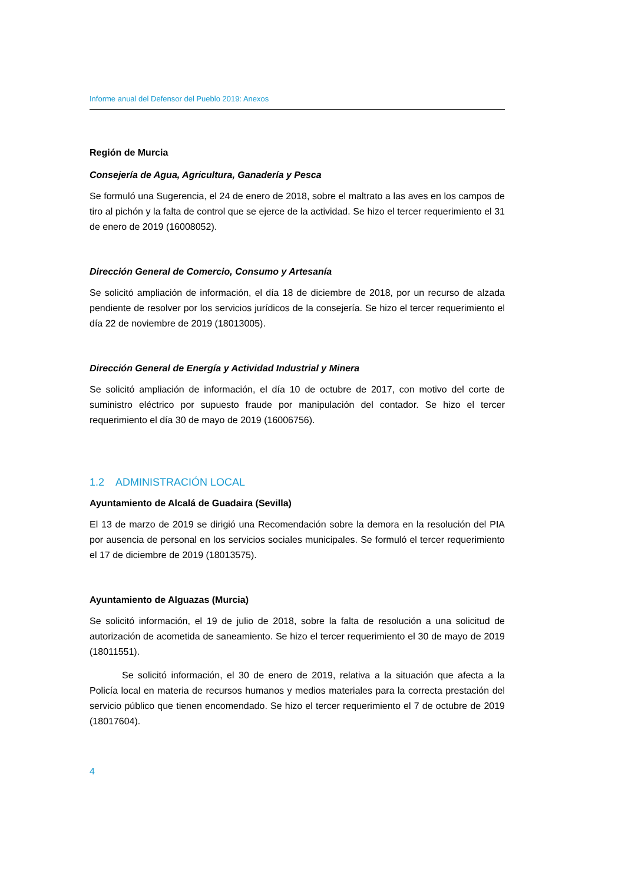Informe anual del Defensor del Pueblo 2019: Anexos
Región de Murcia
Consejería de Agua, Agricultura, Ganadería y Pesca
Se formuló una Sugerencia, el 24 de enero de 2018, sobre el maltrato a las aves en los campos de tiro al pichón y la falta de control que se ejerce de la actividad. Se hizo el tercer requerimiento el 31 de enero de 2019 (16008052).
Dirección General de Comercio, Consumo y Artesanía
Se solicitó ampliación de información, el día 18 de diciembre de 2018, por un recurso de alzada pendiente de resolver por los servicios jurídicos de la consejería. Se hizo el tercer requerimiento el día 22 de noviembre de 2019 (18013005).
Dirección General de Energía y Actividad Industrial y Minera
Se solicitó ampliación de información, el día 10 de octubre de 2017, con motivo del corte de suministro eléctrico por supuesto fraude por manipulación del contador. Se hizo el tercer requerimiento el día 30 de mayo de 2019 (16006756).
1.2 ADMINISTRACIÓN LOCAL
Ayuntamiento de Alcalá de Guadaira (Sevilla)
El 13 de marzo de 2019 se dirigió una Recomendación sobre la demora en la resolución del PIA por ausencia de personal en los servicios sociales municipales. Se formuló el tercer requerimiento el 17 de diciembre de 2019 (18013575).
Ayuntamiento de Alguazas (Murcia)
Se solicitó información, el 19 de julio de 2018, sobre la falta de resolución a una solicitud de autorización de acometida de saneamiento. Se hizo el tercer requerimiento el 30 de mayo de 2019 (18011551).
Se solicitó información, el 30 de enero de 2019, relativa a la situación que afecta a la Policía local en materia de recursos humanos y medios materiales para la correcta prestación del servicio público que tienen encomendado. Se hizo el tercer requerimiento el 7 de octubre de 2019 (18017604).
4